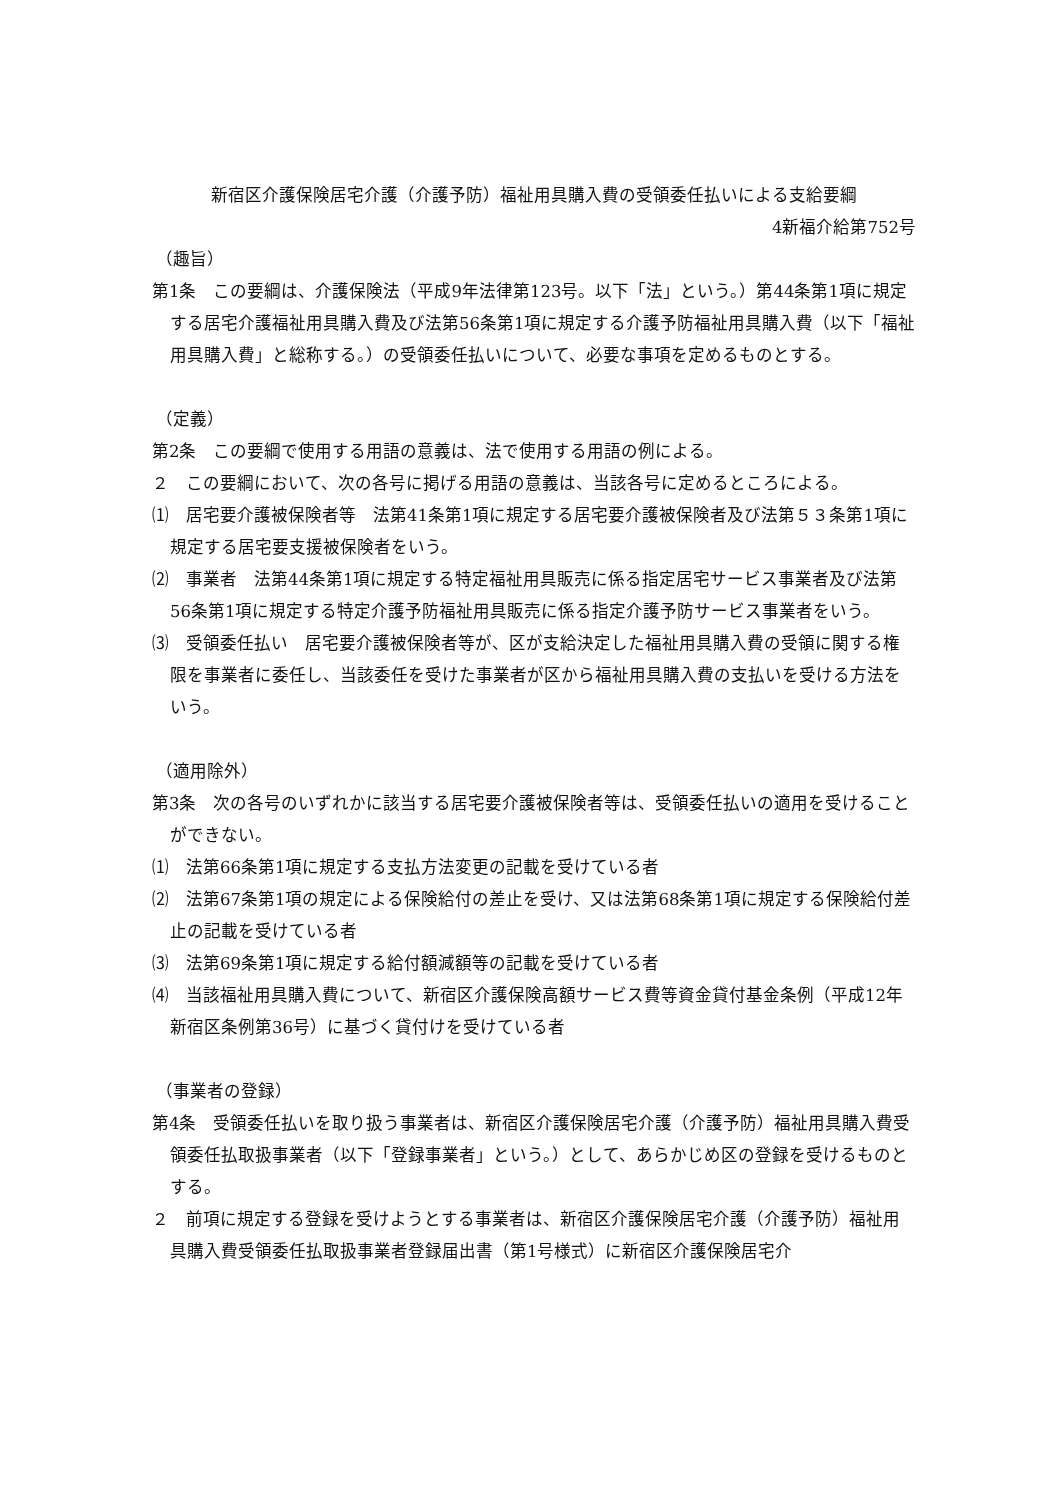新宿区介護保険居宅介護（介護予防）福祉用具購入費の受領委任払いによる支給要綱
4新福介給第752号
（趣旨）
第1条　この要綱は、介護保険法（平成9年法律第123号。以下「法」という。）第44条第1項に規定する居宅介護福祉用具購入費及び法第56条第1項に規定する介護予防福祉用具購入費（以下「福祉用具購入費」と総称する。）の受領委任払いについて、必要な事項を定めるものとする。
（定義）
第2条　この要綱で使用する用語の意義は、法で使用する用語の例による。
２　この要綱において、次の各号に掲げる用語の意義は、当該各号に定めるところによる。
⑴　居宅要介護被保険者等　法第41条第1項に規定する居宅要介護被保険者及び法第５３条第1項に規定する居宅要支援被保険者をいう。
⑵　事業者　法第44条第1項に規定する特定福祉用具販売に係る指定居宅サービス事業者及び法第56条第1項に規定する特定介護予防福祉用具販売に係る指定介護予防サービス事業者をいう。
⑶　受領委任払い　居宅要介護被保険者等が、区が支給決定した福祉用具購入費の受領に関する権限を事業者に委任し、当該委任を受けた事業者が区から福祉用具購入費の支払いを受ける方法をいう。
（適用除外）
第3条　次の各号のいずれかに該当する居宅要介護被保険者等は、受領委任払いの適用を受けることができない。
⑴　法第66条第1項に規定する支払方法変更の記載を受けている者
⑵　法第67条第1項の規定による保険給付の差止を受け、又は法第68条第1項に規定する保険給付差止の記載を受けている者
⑶　法第69条第1項に規定する給付額減額等の記載を受けている者
⑷　当該福祉用具購入費について、新宿区介護保険高額サービス費等資金貸付基金条例（平成12年新宿区条例第36号）に基づく貸付けを受けている者
（事業者の登録）
第4条　受領委任払いを取り扱う事業者は、新宿区介護保険居宅介護（介護予防）福祉用具購入費受領委任払取扱事業者（以下「登録事業者」という。）として、あらかじめ区の登録を受けるものとする。
２　前項に規定する登録を受けようとする事業者は、新宿区介護保険居宅介護（介護予防）福祉用具購入費受領委任払取扱事業者登録届出書（第1号様式）に新宿区介護保険居宅介